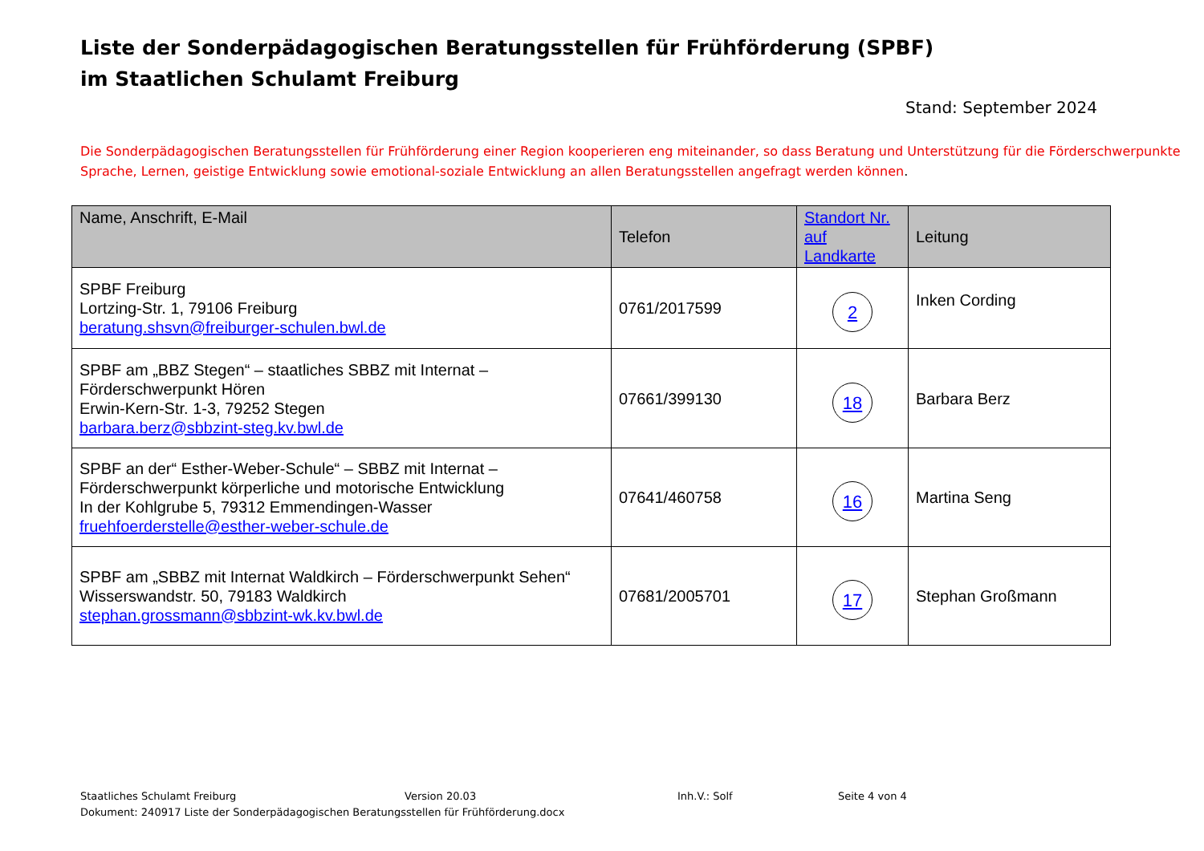Liste der Sonderpädagogischen Beratungsstellen für Frühförderung (SPBF)
im Staatlichen Schulamt Freiburg
Stand: September 2024
Die Sonderpädagogischen Beratungsstellen für Frühförderung einer Region kooperieren eng miteinander, so dass Beratung und Unterstützung für die Förderschwerpunkte Sprache, Lernen, geistige Entwicklung sowie emotional-soziale Entwicklung an allen Beratungsstellen angefragt werden können.
| Name, Anschrift, E-Mail | Telefon | Standort Nr. auf Landkarte | Leitung |
| --- | --- | --- | --- |
| SPBF Freiburg Lortzing-Str. 1, 79106 Freiburg beratung.shsvn@freiburger-schulen.bwl.de | 0761/2017599 | 2 | Inken Cording |
| SPBF am „BBZ Stegen“ – staatliches SBBZ mit Internat – Förderschwerpunkt Hören Erwin-Kern-Str. 1-3, 79252 Stegen barbara.berz@sbbzint-steg.kv.bwl.de | 07661/399130 | 18 | Barbara Berz |
| SPBF an der“ Esther-Weber-Schule“ – SBBZ mit Internat – Förderschwerpunkt körperliche und motorische Entwicklung In der Kohlgrube 5, 79312 Emmendingen-Wasser fruehfoerderstelle@esther-weber-schule.de | 07641/460758 | 16 | Martina Seng |
| SPBF am „SBBZ mit Internat Waldkirch – Förderschwerpunkt Sehen“ Wisserswandstr. 50, 79183 Waldkirch stephan.grossmann@sbbzint-wk.kv.bwl.de | 07681/2005701 | 17 | Stephan Großmann |
Staatliches Schulamt Freiburg Version 20.03 Inh.V.: Solf Seite 4 von 4
Dokument: 240917 Liste der Sonderpädagogischen Beratungsstellen für Frühförderung.docx